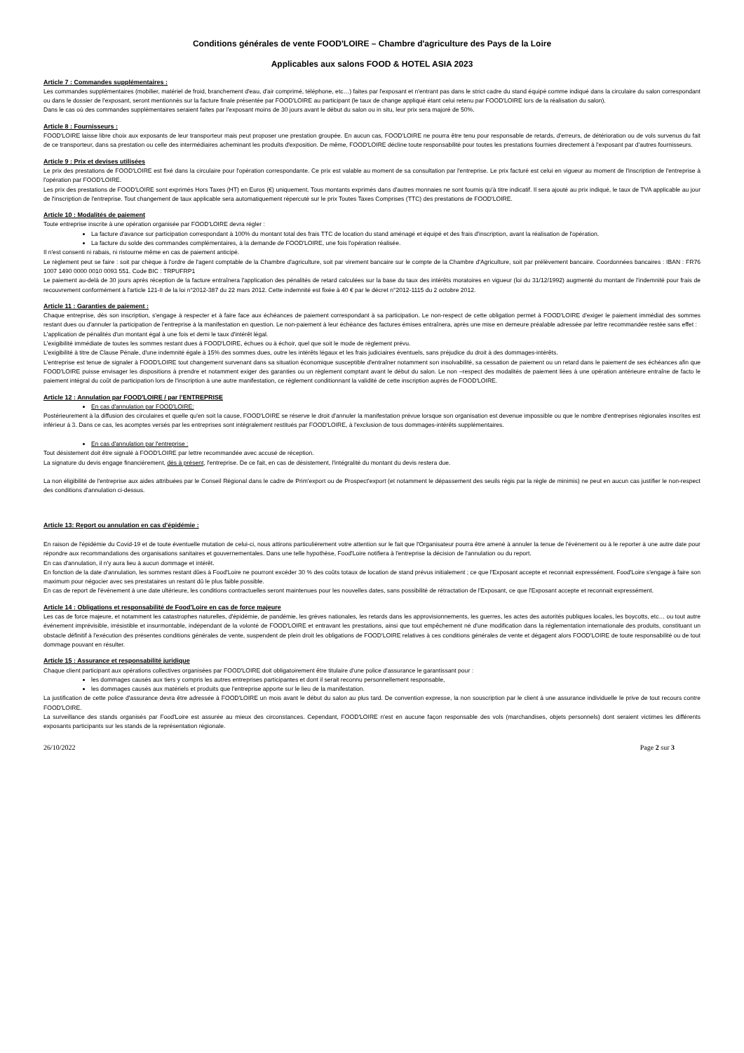Conditions générales de vente FOOD'LOIRE – Chambre d'agriculture des Pays de la Loire
Applicables aux salons FOOD & HOTEL ASIA 2023
Article 7 : Commandes supplémentaires :
Les commandes supplémentaires (mobilier, matériel de froid, branchement d'eau, d'air comprimé, téléphone, etc…) faites par l'exposant et n'entrant pas dans le strict cadre du stand équipé comme indiqué dans la circulaire du salon correspondant ou dans le dossier de l'exposant, seront mentionnés sur la facture finale présentée par FOOD'LOIRE au participant (le taux de change appliqué étant celui retenu par FOOD'LOIRE lors de la réalisation du salon).
Dans le cas où des commandes supplémentaires seraient faites par l'exposant moins de 30 jours avant le début du salon ou in situ, leur prix sera majoré de 50%.
Article 8 : Fournisseurs :
FOOD'LOIRE laisse libre choix aux exposants de leur transporteur mais peut proposer une prestation groupée. En aucun cas, FOOD'LOIRE ne pourra être tenu pour responsable de retards, d'erreurs, de détérioration ou de vols survenus du fait de ce transporteur, dans sa prestation ou celle des intermédiaires acheminant les produits d'exposition. De même, FOOD'LOIRE décline toute responsabilité pour toutes les prestations fournies directement à l'exposant par d'autres fournisseurs.
Article 9 : Prix et devises utilisées
Le prix des prestations de FOOD'LOIRE est fixé dans la circulaire pour l'opération correspondante. Ce prix est valable au moment de sa consultation par l'entreprise. Le prix facturé est celui en vigueur au moment de l'inscription de l'entreprise à l'opération par FOOD'LOIRE.
Les prix des prestations de FOOD'LOIRE sont exprimés Hors Taxes (HT) en Euros (€) uniquement. Tous montants exprimés dans d'autres monnaies ne sont fournis qu'à titre indicatif. Il sera ajouté au prix indiqué, le taux de TVA applicable au jour de l'inscription de l'entreprise. Tout changement de taux applicable sera automatiquement répercuté sur le prix Toutes Taxes Comprises (TTC) des prestations de FOOD'LOIRE.
Article 10 : Modalités de paiement
Toute entreprise inscrite à une opération organisée par FOOD'LOIRE devra régler :
La facture d'avance sur participation correspondant à 100% du montant total des frais TTC de location du stand aménagé et équipé et des frais d'inscription, avant la réalisation de l'opération.
La facture du solde des commandes complémentaires, à la demande de FOOD'LOIRE, une fois l'opération réalisée.
Il n'est consenti ni rabais, ni ristourne même en cas de paiement anticipé.
Le règlement peut se faire : soit par chèque à l'ordre de l'agent comptable de la Chambre d'agriculture, soit par virement bancaire sur le compte de la Chambre d'Agriculture, soit par prélèvement bancaire. Coordonnées bancaires : IBAN : FR76 1007 1490 0000 0010 0093 551. Code BIC : TRPUFRP1
Le paiement au-delà de 30 jours après réception de la facture entraînera l'application des pénalités de retard calculées sur la base du taux des intérêts moratoires en vigueur (loi du 31/12/1992) augmenté du montant de l'indemnité pour frais de recouvrement conformément à l'article 121-II de la loi n°2012-387 du 22 mars 2012. Cette indemnité est fixée à 40 € par le décret n°2012-1115 du 2 octobre 2012.
Article 11 : Garanties de paiement :
Chaque entreprise, dès son inscription, s'engage à respecter et à faire face aux échéances de paiement correspondant à sa participation. Le non-respect de cette obligation permet à FOOD'LOIRE d'exiger le paiement immédiat des sommes restant dues ou d'annuler la participation de l'entreprise à la manifestation en question. Le non-paiement à leur échéance des factures émises entraînera, après une mise en demeure préalable adressée par lettre recommandée restée sans effet :
L'application de pénalités d'un montant égal à une fois et demi le taux d'intérêt légal.
L'exigibilité immédiate de toutes les sommes restant dues à FOOD'LOIRE, échues ou à échoir, quel que soit le mode de règlement prévu.
L'exigibilité à titre de Clause Pénale, d'une indemnité égale à 15% des sommes dues, outre les intérêts légaux et les frais judiciaires éventuels, sans préjudice du droit à des dommages-intérêts.
L'entreprise est tenue de signaler à FOOD'LOIRE tout changement survenant dans sa situation économique susceptible d'entraîner notamment son insolvabilité, sa cessation de paiement ou un retard dans le paiement de ses échéances afin que FOOD'LOIRE puisse envisager les dispositions à prendre et notamment exiger des garanties ou un règlement comptant avant le début du salon. Le non –respect des modalités de paiement liées à une opération antérieure entraîne de facto le paiement intégral du coût de participation lors de l'inscription à une autre manifestation, ce règlement conditionnant la validité de cette inscription auprès de FOOD'LOIRE.
Article 12 : Annulation par FOOD'LOIRE / par l'ENTREPRISE
En cas d'annulation par FOOD'LOIRE:
Postérieurement à la diffusion des circulaires et quelle qu'en soit la cause, FOOD'LOIRE se réserve le droit d'annuler la manifestation prévue lorsque son organisation est devenue impossible ou que le nombre d'entreprises régionales inscrites est inférieur à 3. Dans ce cas, les acomptes versés par les entreprises sont intégralement restitués par FOOD'LOIRE, à l'exclusion de tous dommages-intérêts supplémentaires.
En cas d'annulation par l'entreprise :
Tout désistement doit être signalé à FOOD'LOIRE par lettre recommandée avec accusé de réception.
La signature du devis engage financièrement, dès à présent, l'entreprise. De ce fait, en cas de désistement, l'intégralité du montant du devis restera due.
La non éligibilité de l'entreprise aux aides attribuées par le Conseil Régional dans le cadre de Prim'export ou de Prospect'export (et notamment le dépassement des seuils régis par la règle de minimis) ne peut en aucun cas justifier le non-respect des conditions d'annulation ci-dessus.
Article 13: Report ou annulation en cas d'épidémie :
En raison de l'épidémie du Covid-19 et de toute éventuelle mutation de celui-ci, nous attirons particulièrement votre attention sur le fait que l'Organisateur pourra être amené à annuler la tenue de l'évènement ou à le reporter à une autre date pour répondre aux recommandations des organisations sanitaires et gouvernementales. Dans une telle hypothèse, Food'Loire notifiera à l'entreprise la décision de l'annulation ou du report.
En cas d'annulation, il n'y aura lieu à aucun dommage et intérêt.
En fonction de la date d'annulation, les sommes restant dûes à Food'Loire ne pourront excéder 30 % des coûts totaux de location de stand prévus initialement ; ce que l'Exposant accepte et reconnait expressément. Food'Loire s'engage à faire son maximum pour négocier avec ses prestataires un restant dû le plus faible possible.
En cas de report de l'évènement à une date ultérieure, les conditions contractuelles seront maintenues pour les nouvelles dates, sans possibilité de rétractation de l'Exposant, ce que l'Exposant accepte et reconnait expressément.
Article 14 : Obligations et responsabilité de Food'Loire en cas de force majeure
Les cas de force majeure, et notamment les catastrophes naturelles, d'épidémie, de pandémie, les grèves nationales, les retards dans les approvisionnements, les guerres, les actes des autorités publiques locales, les boycotts, etc… ou tout autre événement imprévisible, irrésistible et insurmontable, indépendant de la volonté de FOOD'LOIRE et entravant les prestations, ainsi que tout empêchement né d'une modification dans la réglementation internationale des produits, constituant un obstacle définitif à l'exécution des présentes conditions générales de vente, suspendent de plein droit les obligations de FOOD'LOIRE relatives à ces conditions générales de vente et dégagent alors FOOD'LOIRE de toute responsabilité ou de tout dommage pouvant en résulter.
Article 15 : Assurance et responsabilité juridique
Chaque client participant aux opérations collectives organisées par FOOD'LOIRE doit obligatoirement être titulaire d'une police d'assurance le garantissant pour :
les dommages causés aux tiers y compris les autres entreprises participantes et dont il serait reconnu personnellement responsable,
les dommages causés aux matériels et produits que l'entreprise apporte sur le lieu de la manifestation.
La justification de cette police d'assurance devra être adressée à FOOD'LOIRE un mois avant le début du salon au plus tard. De convention expresse, la non souscription par le client à une assurance individuelle le prive de tout recours contre FOOD'LOIRE.
La surveillance des stands organisés par Food'Loire est assurée au mieux des circonstances. Cependant, FOOD'LOIRE n'est en aucune façon responsable des vols (marchandises, objets personnels) dont seraient victimes les différents exposants participants sur les stands de la représentation régionale.
26/10/2022 Page 2 sur 3